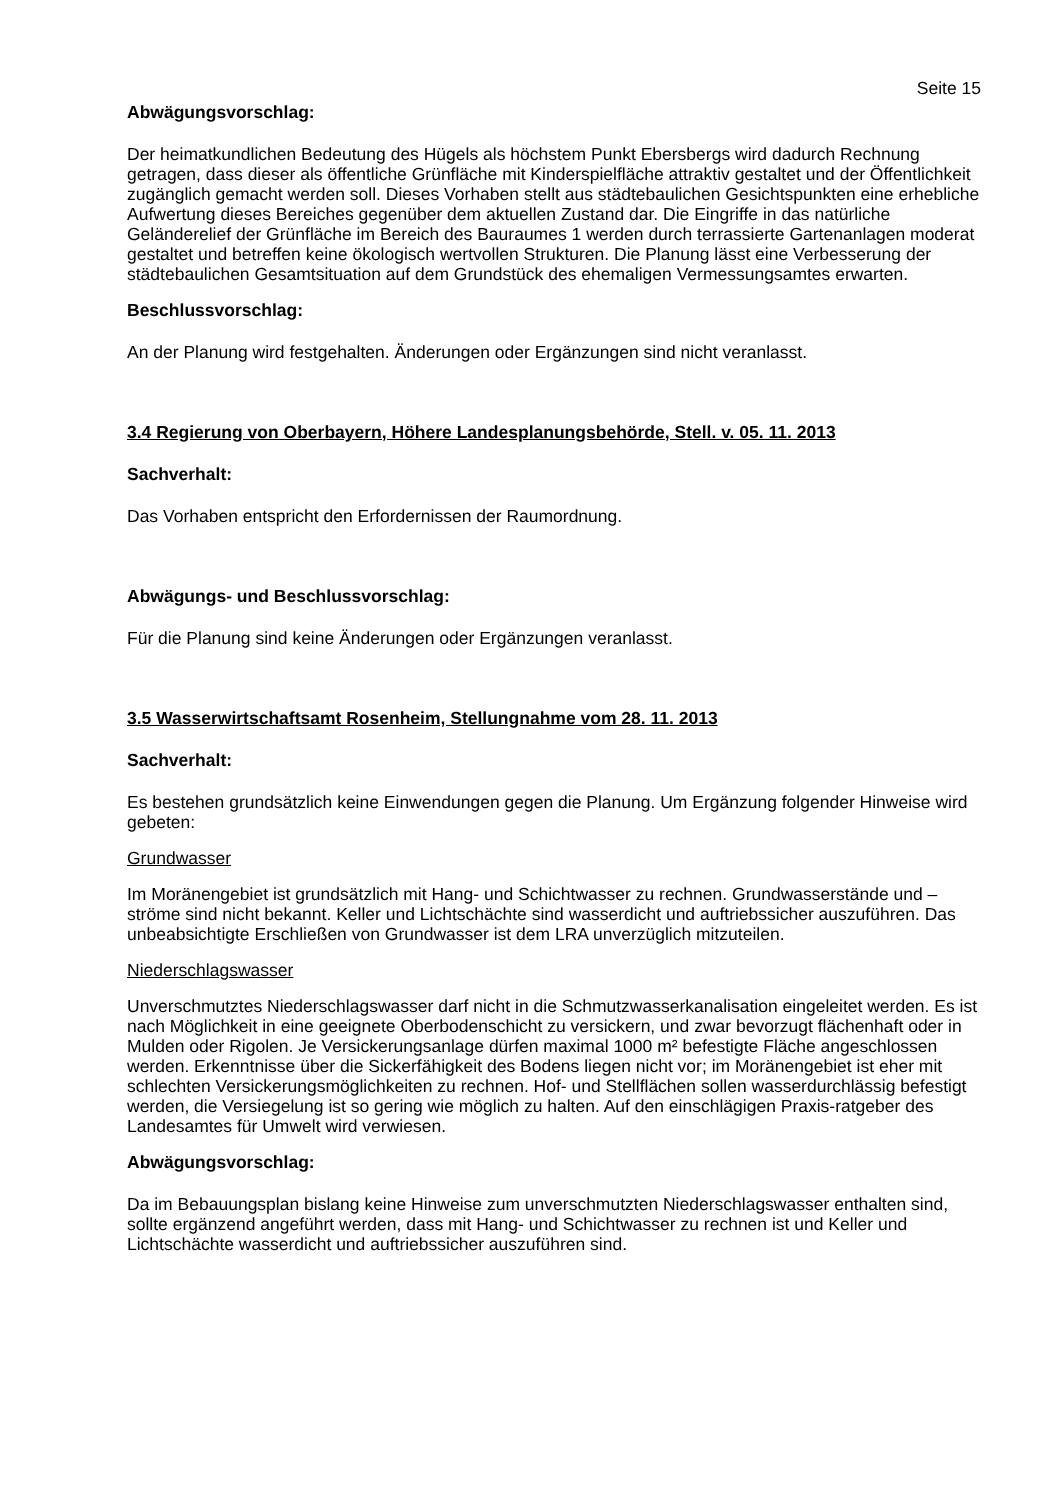Seite 15
Abwägungsvorschlag:
Der heimatkundlichen Bedeutung des Hügels als höchstem Punkt Ebersbergs wird dadurch Rechnung getragen, dass dieser als öffentliche Grünfläche mit Kinderspielfläche attraktiv gestaltet und der Öffentlichkeit zugänglich gemacht werden soll. Dieses Vorhaben stellt aus städtebaulichen Gesichtspunkten eine erhebliche Aufwertung dieses Bereiches gegenüber dem aktuellen Zustand dar. Die Eingriffe in das natürliche Geländerelief der Grünfläche im Bereich des Bauraumes 1 werden durch terrassierte Gartenanlagen moderat gestaltet und betreffen keine ökologisch wertvollen Strukturen. Die Planung lässt eine Verbesserung der städtebaulichen Gesamtsituation auf dem Grundstück des ehemaligen Vermessungsamtes erwarten.
Beschlussvorschlag:
An der Planung wird festgehalten. Änderungen oder Ergänzungen sind nicht veranlasst.
3.4 Regierung von Oberbayern, Höhere Landesplanungsbehörde, Stell. v. 05. 11. 2013
Sachverhalt:
Das Vorhaben entspricht den Erfordernissen der Raumordnung.
Abwägungs- und Beschlussvorschlag:
Für die Planung sind keine Änderungen oder Ergänzungen veranlasst.
3.5 Wasserwirtschaftsamt Rosenheim, Stellungnahme vom 28. 11. 2013
Sachverhalt:
Es bestehen grundsätzlich keine Einwendungen gegen die Planung. Um Ergänzung folgender Hinweise wird gebeten:
Grundwasser
Im Moränengebiet ist grundsätzlich mit Hang- und Schichtwasser zu rechnen. Grundwasserstände und –ströme sind nicht bekannt. Keller und Lichtschächte sind wasserdicht und auftriebssicher auszuführen. Das unbeabsichtigte Erschließen von Grundwasser ist dem LRA unverzüglich mitzuteilen.
Niederschlagswasser
Unverschmutztes Niederschlagswasser darf nicht in die Schmutzwasserkanalisation eingeleitet werden. Es ist nach Möglichkeit in eine geeignete Oberbodenschicht zu versickern, und zwar bevorzugt flächenhaft oder in Mulden oder Rigolen. Je Versickerungsanlage dürfen maximal 1000 m² befestigte Fläche angeschlossen werden. Erkenntnisse über die Sickerfähigkeit des Bodens liegen nicht vor; im Moränengebiet ist eher mit schlechten Versickerungsmöglichkeiten zu rechnen. Hof- und Stellflächen sollen wasserdurchlässig befestigt werden, die Versiegelung ist so gering wie möglich zu halten. Auf den einschlägigen Praxis-ratgeber des Landesamtes für Umwelt wird verwiesen.
Abwägungsvorschlag:
Da im Bebauungsplan bislang keine Hinweise zum unverschmutzten Niederschlagswasser enthalten sind, sollte ergänzend angeführt werden, dass mit Hang- und Schichtwasser zu rechnen ist und Keller und Lichtschächte wasserdicht und auftriebssicher auszuführen sind.